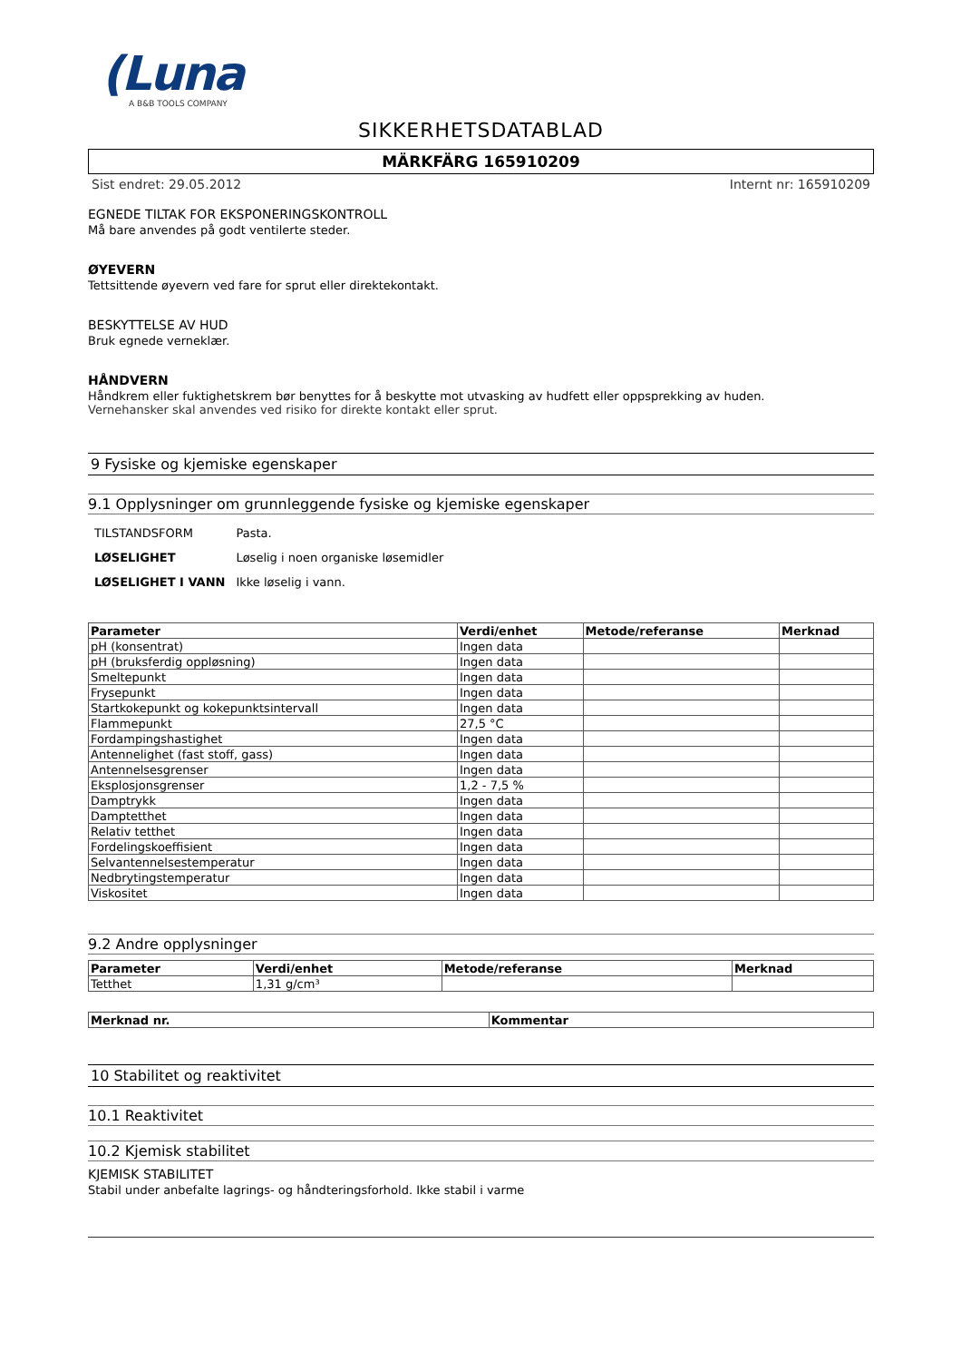(Luna
A B&B TOOLS COMPANY
SIKKERHETSDATABLAD
MÄRKFÄRG 165910209
Sist endret: 29.05.2012 Internt nr: 165910209
EGNEDE TILTAK FOR EKSPONERINGSKONTROLL
Må bare anvendes på godt ventilerte steder.
ØYEVERN
Tettsittende øyevern ved fare for sprut eller direktekontakt.
BESKYTTELSE AV HUD
Bruk egnede verneklær.
HÅNDVERN
Håndkrem eller fuktighetskrem bør benyttes for å beskytte mot utvasking av hudfett eller oppsprekking av huden.
Vernehansker skal anvendes ved risiko for direkte kontakt eller sprut.
9 Fysiske og kjemiske egenskaper
9.1 Opplysninger om grunnleggende fysiske og kjemiske egenskaper
| TILSTANDSFORM | Pasta. |
| LØSELIGHET | Løselig i noen organiske løsemidler |
| LØSELIGHET I VANN | Ikke løselig i vann. |
| Parameter | Verdi/enhet | Metode/referanse | Merknad |
| --- | --- | --- | --- |
| pH (konsentrat) | Ingen data | | |
| pH (bruksferdig oppløsning) | Ingen data | | |
| Smeltepunkt | Ingen data | | |
| Frysepunkt | Ingen data | | |
| Startkokepunkt og kokepunktsintervall | Ingen data | | |
| Flammepunkt | 27,5 °C | | |
| Fordampingshastighet | Ingen data | | |
| Antennelighet (fast stoff, gass) | Ingen data | | |
| Antennelsesgrenser | Ingen data | | |
| Eksplosjonsgrenser | 1,2 - 7,5 % | | |
| Damptrykk | Ingen data | | |
| Damptetthet | Ingen data | | |
| Relativ tetthet | Ingen data | | |
| Fordelingskoeffisient | Ingen data | | |
| Selvantennelsestemperatur | Ingen data | | |
| Nedbrytingstemperatur | Ingen data | | |
| Viskositet | Ingen data | | |
9.2 Andre opplysninger
| Parameter | Verdi/enhet | Metode/referanse | Merknad |
| --- | --- | --- | --- |
| Tetthet | 1,31 g/cm³ | | |
| Merknad nr. | Kommentar |
| --- | --- |
10 Stabilitet og reaktivitet
10.1 Reaktivitet
10.2 Kjemisk stabilitet
KJEMISK STABILITET
Stabil under anbefalte lagrings- og håndteringsforhold. Ikke stabil i varme